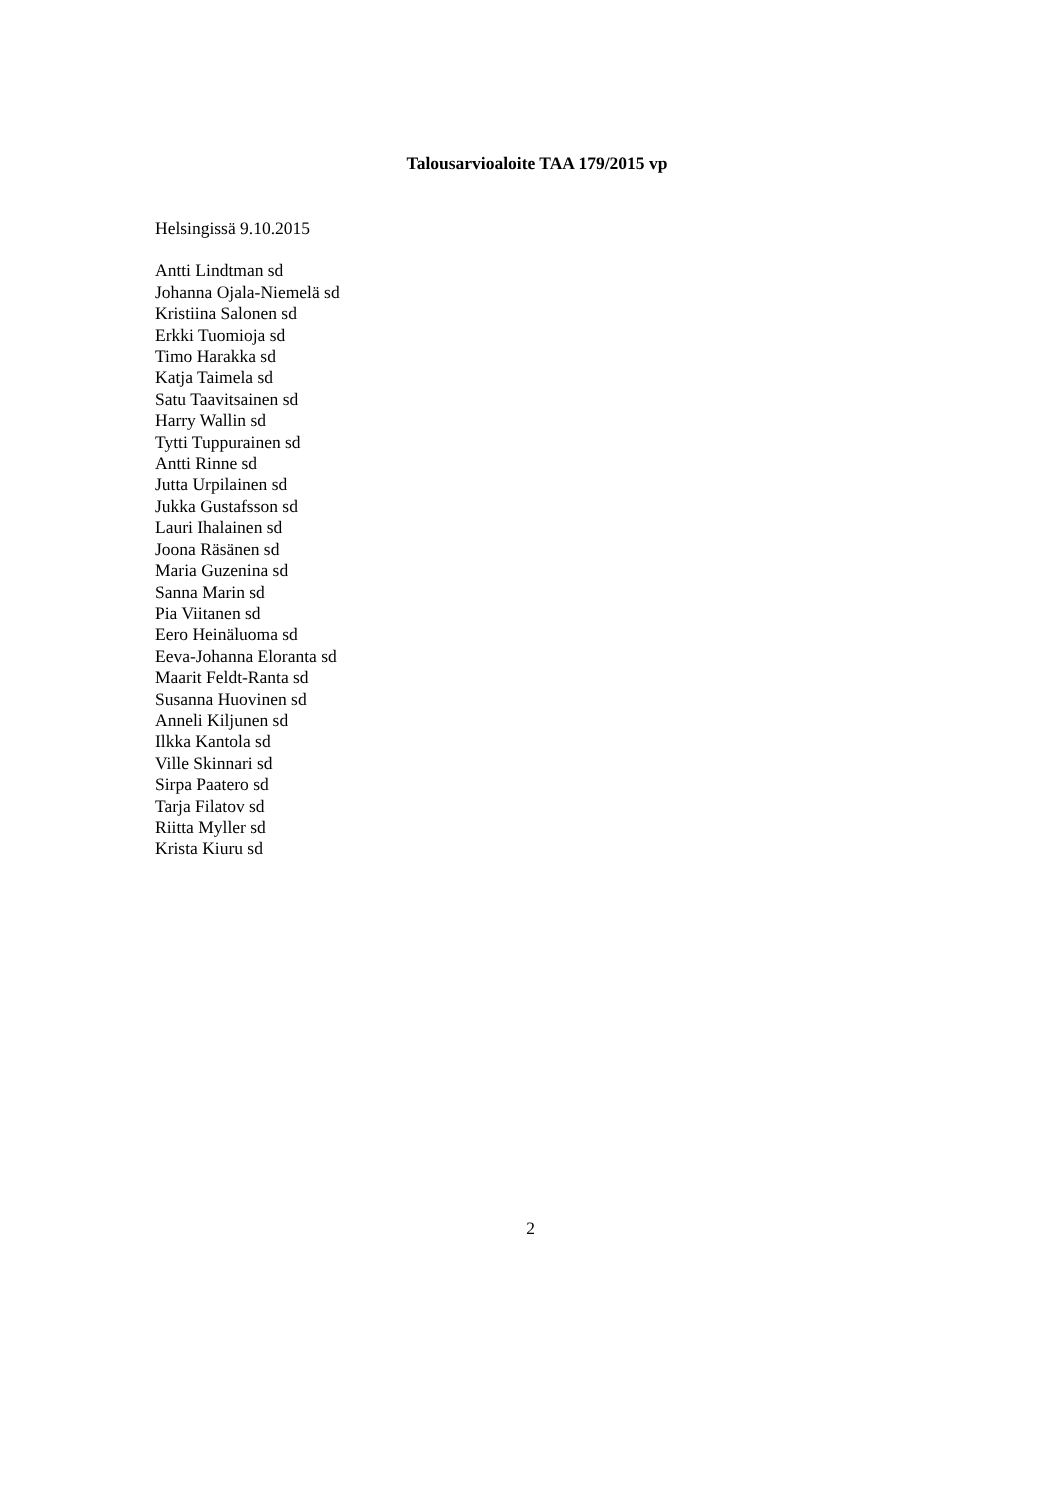Talousarvioaloite TAA 179/2015 vp
Helsingissä 9.10.2015
Antti Lindtman sd
Johanna Ojala-Niemelä sd
Kristiina Salonen sd
Erkki Tuomioja sd
Timo Harakka sd
Katja Taimela sd
Satu Taavitsainen sd
Harry Wallin sd
Tytti Tuppurainen sd
Antti Rinne sd
Jutta Urpilainen sd
Jukka Gustafsson sd
Lauri Ihalainen sd
Joona Räsänen sd
Maria Guzenina sd
Sanna Marin sd
Pia Viitanen sd
Eero Heinäluoma sd
Eeva-Johanna Eloranta sd
Maarit Feldt-Ranta sd
Susanna Huovinen sd
Anneli Kiljunen sd
Ilkka Kantola sd
Ville Skinnari sd
Sirpa Paatero sd
Tarja Filatov sd
Riitta Myller sd
Krista Kiuru sd
2